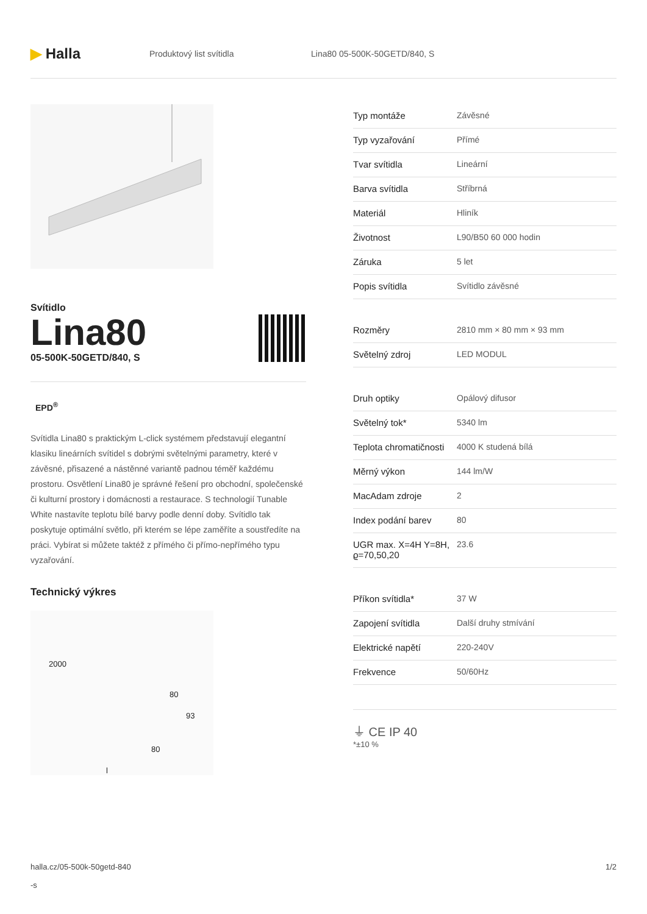▶ Halla
Produktový list svítidla Lina80 05-500K-50GETD/840, S
Svítidlo
Lina80
05-500K-50GETD/840, S
EPD<sup>®</sup>
Svítidla Lina80 s praktickým L-click systémem představují elegantní klasiku lineárních svítidel s dobrými světelnými parametry, které v závěsné, přisazené a nástěnné variantě padnou téměř každému prostoru. Osvětlení Lina80 je správné řešení pro obchodní, společenské či kulturní prostory i domácnosti a restaurace. S technologií Tunable White nastavíte teplotu bílé barvy podle denní doby. Svítidlo tak poskytuje optimální světlo, při kterém se lépe zaměříte a soustředíte na práci. Vybírat si můžete taktéž z přímého či přímo-nepřímého typu vyzařování.
Technický výkres
2000
80
93
80
l
| Typ montáže | Závěsné |
| Typ vyzařování | Přímé |
| Tvar svítidla | Lineární |
| Barva svítidla | Stříbrná |
| Materiál | Hliník |
| Životnost | L90/B50 60 000 hodin |
| Záruka | 5 let |
| Popis svítidla | Svítidlo závěsné |
| Rozměry | 2810 mm × 80 mm × 93 mm |
| Světelný zdroj | LED MODUL |
| Druh optiky | Opálový difusor |
| Světelný tok* | 5340 lm |
| Teplota chromatičnosti | 4000 K studená bílá |
| Měrný výkon | 144 lm/W |
| MacAdam zdroje | 2 |
| Index podání barev | 80 |
| UGR max. X=4H Y=8H, ϱ=70,50,20 | 23.6 |
| Příkon svítidla* | 37 W |
| Zapojení svítidla | Další druhy stmívání |
| Elektrické napětí | 220-240V |
| Frekvence | 50/60Hz |
⏚ CE IP 40
*±10 %
halla.cz/05-500k-50getd-840
-s
1/2